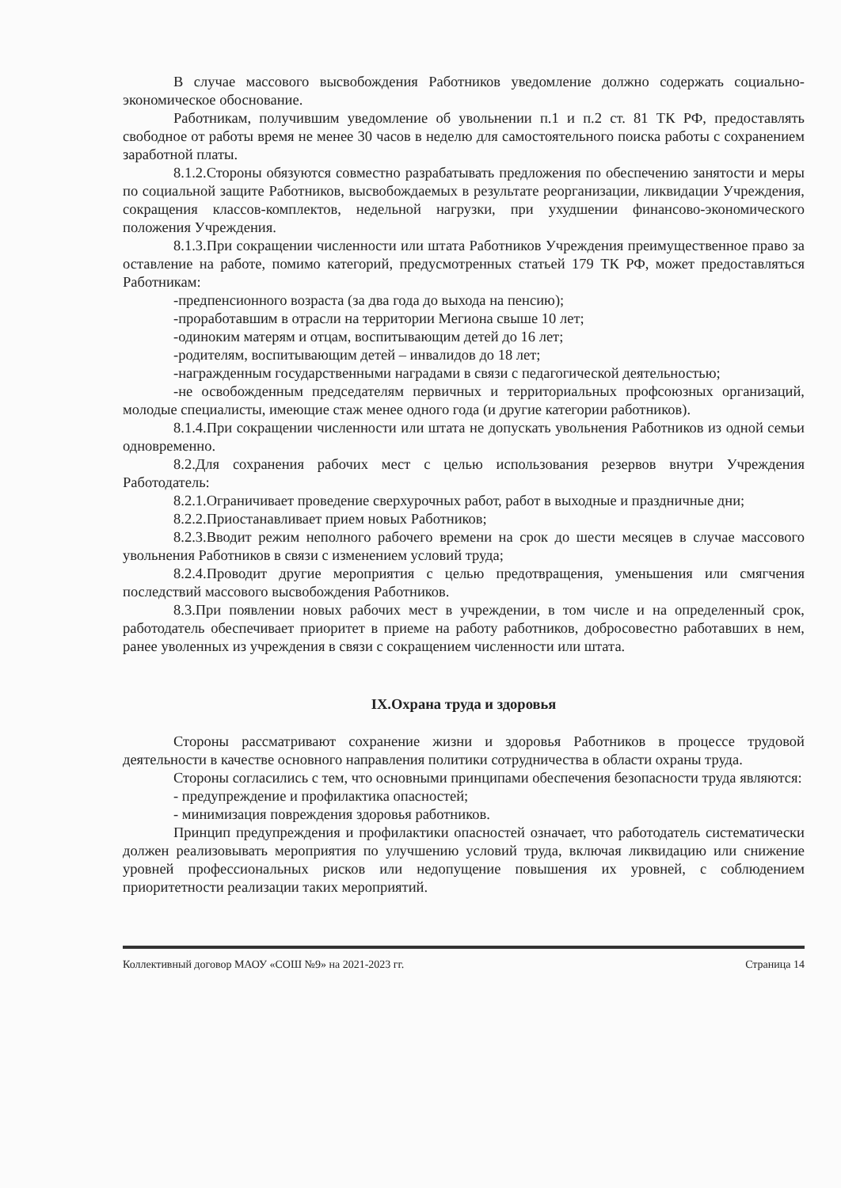В случае массового высвобождения Работников уведомление должно содержать социально-экономическое обоснование.
Работникам, получившим уведомление об увольнении п.1 и п.2 ст. 81 ТК РФ, предоставлять свободное от работы время не менее 30 часов в неделю для самостоятельного поиска работы с сохранением заработной платы.
8.1.2.Стороны обязуются совместно разрабатывать предложения по обеспечению занятости и меры по социальной защите Работников, высвобождаемых в результате реорганизации, ликвидации Учреждения, сокращения классов-комплектов, недельной нагрузки, при ухудшении финансово-экономического положения Учреждения.
8.1.3.При сокращении численности или штата Работников Учреждения преимущественное право за оставление на работе, помимо категорий, предусмотренных статьей 179 ТК РФ, может предоставляться Работникам:
-предпенсионного возраста (за два года до выхода на пенсию);
-проработавшим в отрасли на территории Мегиона свыше 10 лет;
-одиноким матерям и отцам, воспитывающим детей до 16 лет;
-родителям, воспитывающим детей – инвалидов до 18 лет;
-награжденным государственными наградами в связи с педагогической деятельностью;
-не освобожденным председателям первичных и территориальных профсоюзных организаций, молодые специалисты, имеющие стаж менее одного года (и другие категории работников).
8.1.4.При сокращении численности или штата не допускать увольнения Работников из одной семьи одновременно.
8.2.Для сохранения рабочих мест с целью использования резервов внутри Учреждения Работодатель:
8.2.1.Ограничивает проведение сверхурочных работ, работ в выходные и праздничные дни;
8.2.2.Приостанавливает прием новых Работников;
8.2.3.Вводит режим неполного рабочего времени на срок до шести месяцев в случае массового увольнения Работников в связи с изменением условий труда;
8.2.4.Проводит другие мероприятия с целью предотвращения, уменьшения или смягчения последствий массового высвобождения Работников.
8.3.При появлении новых рабочих мест в учреждении, в том числе и на определенный срок, работодатель обеспечивает приоритет в приеме на работу работников, добросовестно работавших в нем, ранее уволенных из учреждения в связи с сокращением численности или штата.
IX.Охрана труда и здоровья
Стороны рассматривают сохранение жизни и здоровья Работников в процессе трудовой деятельности в качестве основного направления политики сотрудничества в области охраны труда.
Стороны согласились с тем, что основными принципами обеспечения безопасности труда являются:
- предупреждение и профилактика опасностей;
- минимизация повреждения здоровья работников.
Принцип предупреждения и профилактики опасностей означает, что работодатель систематически должен реализовывать мероприятия по улучшению условий труда, включая ликвидацию или снижение уровней профессиональных рисков или недопущение повышения их уровней, с соблюдением приоритетности реализации таких мероприятий.
Коллективный договор МАОУ «СОШ №9» на 2021-2023 гг. Страница 14